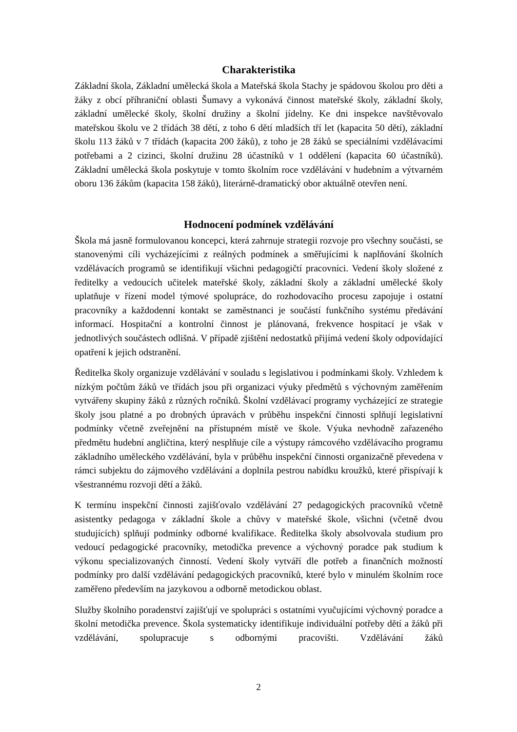Charakteristika
Základní škola, Základní umělecká škola a Mateřská škola Stachy je spádovou školou pro děti a žáky z obcí příhraniční oblasti Šumavy a vykonává činnost mateřské školy, základní školy, základní umělecké školy, školní družiny a školní jídelny. Ke dni inspekce navštěvovalo mateřskou školu ve 2 třídách 38 dětí, z toho 6 dětí mladších tří let (kapacita 50 dětí), základní školu 113 žáků v 7 třídách (kapacita 200 žáků), z toho je 28 žáků se speciálními vzdělávacími potřebami a 2 cizinci, školní družinu 28 účastníků v 1 oddělení (kapacita 60 účastníků). Základní umělecká škola poskytuje v tomto školním roce vzdělávání v hudebním a výtvarném oboru 136 žákům (kapacita 158 žáků), literárně-dramatický obor aktuálně otevřen není.
Hodnocení podmínek vzdělávání
Škola má jasně formulovanou koncepci, která zahrnuje strategii rozvoje pro všechny součásti, se stanovenými cíli vycházejícími z reálných podmínek a směřujícími k naplňování školních vzdělávacích programů se identifikují všichni pedagogičtí pracovníci. Vedení školy složené z ředitelky a vedoucích učitelek mateřské školy, základní školy a základní umělecké školy uplatňuje v řízení model týmové spolupráce, do rozhodovacího procesu zapojuje i ostatní pracovníky a každodenní kontakt se zaměstnanci je součástí funkčního systému předávání informací. Hospitační a kontrolní činnost je plánovaná, frekvence hospitací je však v jednotlivých součástech odlišná. V případě zjištění nedostatků přijímá vedení školy odpovídající opatření k jejich odstranění.
Ředitelka školy organizuje vzdělávání v souladu s legislativou i podmínkami školy. Vzhledem k nízkým počtům žáků ve třídách jsou při organizaci výuky předmětů s výchovným zaměřením vytvářeny skupiny žáků z různých ročníků. Školní vzdělávací programy vycházející ze strategie školy jsou platné a po drobných úpravách v průběhu inspekční činnosti splňují legislativní podmínky včetně zveřejnění na přístupném místě ve škole. Výuka nevhodně zařazeného předmětu hudební angličtina, který nesplňuje cíle a výstupy rámcového vzdělávacího programu základního uměleckého vzdělávání, byla v průběhu inspekční činnosti organizačně převedena v rámci subjektu do zájmového vzdělávání a doplnila pestrou nabídku kroužků, které přispívají k všestrannému rozvoji dětí a žáků.
K termínu inspekční činnosti zajišťovalo vzdělávání 27 pedagogických pracovníků včetně asistentky pedagoga v základní škole a chůvy v mateřské škole, všichni (včetně dvou studujících) splňují podmínky odborné kvalifikace. Ředitelka školy absolvovala studium pro vedoucí pedagogické pracovníky, metodička prevence a výchovný poradce pak studium k výkonu specializovaných činností. Vedení školy vytváří dle potřeb a finančních možností podmínky pro další vzdělávání pedagogických pracovníků, které bylo v minulém školním roce zaměřeno především na jazykovou a odborně metodickou oblast.
Služby školního poradenství zajišťují ve spolupráci s ostatními vyučujícími výchovný poradce a školní metodička prevence. Škola systematicky identifikuje individuální potřeby dětí a žáků při vzdělávání, spolupracuje s odbornými pracovišti. Vzdělávání žáků
2